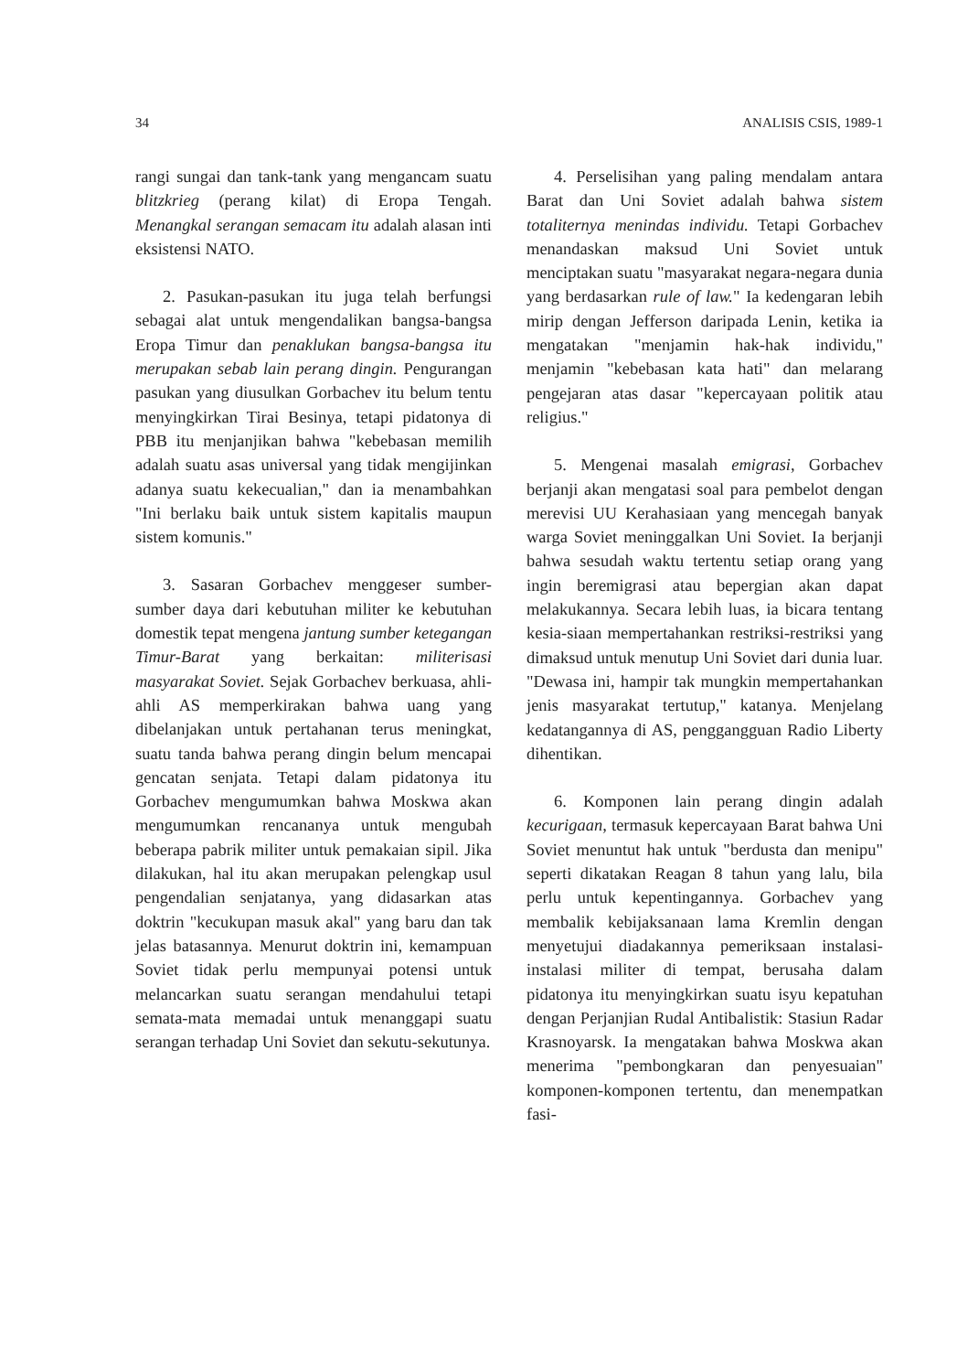34 ANALISIS CSIS, 1989-1
rangi sungai dan tank-tank yang mengancam suatu blitzkrieg (perang kilat) di Eropa Tengah. Menangkal serangan semacam itu adalah alasan inti eksistensi NATO.
2. Pasukan-pasukan itu juga telah berfungsi sebagai alat untuk mengendalikan bangsa-bangsa Eropa Timur dan penaklukan bangsa-bangsa itu merupakan sebab lain perang dingin. Pengurangan pasukan yang diusulkan Gorbachev itu belum tentu menyingkirkan Tirai Besinya, tetapi pidatonya di PBB itu menjanjikan bahwa "kebebasan memilih adalah suatu asas universal yang tidak mengijinkan adanya suatu kekecualian," dan ia menambahkan "Ini berlaku baik untuk sistem kapitalis maupun sistem komunis."
3. Sasaran Gorbachev menggeser sumber-sumber daya dari kebutuhan militer ke kebutuhan domestik tepat mengena jantung sumber ketegangan Timur-Barat yang berkaitan: militerisasi masyarakat Soviet. Sejak Gorbachev berkuasa, ahli-ahli AS memperkirakan bahwa uang yang dibelanjakan untuk pertahanan terus meningkat, suatu tanda bahwa perang dingin belum mencapai gencatan senjata. Tetapi dalam pidatonya itu Gorbachev mengumumkan bahwa Moskwa akan mengumumkan rencananya untuk mengubah beberapa pabrik militer untuk pemakaian sipil. Jika dilakukan, hal itu akan merupakan pelengkap usul pengendalian senjatanya, yang didasarkan atas doktrin "kecukupan masuk akal" yang baru dan tak jelas batasannya. Menurut doktrin ini, kemampuan Soviet tidak perlu mempunyai potensi untuk melancarkan suatu serangan mendahului tetapi semata-mata memadai untuk menanggapi suatu serangan terhadap Uni Soviet dan sekutu-sekutunya.
4. Perselisihan yang paling mendalam antara Barat dan Uni Soviet adalah bahwa sistem totaliternya menindas individu. Tetapi Gorbachev menandaskan maksud Uni Soviet untuk menciptakan suatu "masyarakat negara-negara dunia yang berdasarkan rule of law." Ia kedengaran lebih mirip dengan Jefferson daripada Lenin, ketika ia mengatakan "menjamin hak-hak individu," menjamin "kebebasan kata hati" dan melarang pengejaran atas dasar "kepercayaan politik atau religius."
5. Mengenai masalah emigrasi, Gorbachev berjanji akan mengatasi soal para pembelot dengan merevisi UU Kerahasiaan yang mencegah banyak warga Soviet meninggalkan Uni Soviet. Ia berjanji bahwa sesudah waktu tertentu setiap orang yang ingin beremigrasi atau bepergian akan dapat melakukannya. Secara lebih luas, ia bicara tentang kesia-siaan mempertahankan restriksi-restriksi yang dimaksud untuk menutup Uni Soviet dari dunia luar. "Dewasa ini, hampir tak mungkin mempertahankan jenis masyarakat tertutup," katanya. Menjelang kedatangannya di AS, penggangguan Radio Liberty dihentikan.
6. Komponen lain perang dingin adalah kecurigaan, termasuk kepercayaan Barat bahwa Uni Soviet menuntut hak untuk "berdusta dan menipu" seperti dikatakan Reagan 8 tahun yang lalu, bila perlu untuk kepentingannya. Gorbachev yang membalik kebijaksanaan lama Kremlin dengan menyetujui diadakannya pemeriksaan instalasi-instalasi militer di tempat, berusaha dalam pidatonya itu menyingkirkan suatu isyu kepatuhan dengan Perjanjian Rudal Antibalistik: Stasiun Radar Krasnoyarsk. Ia mengatakan bahwa Moskwa akan menerima "pembongkaran dan penyesuaian" komponen-komponen tertentu, dan menempatkan fasi-